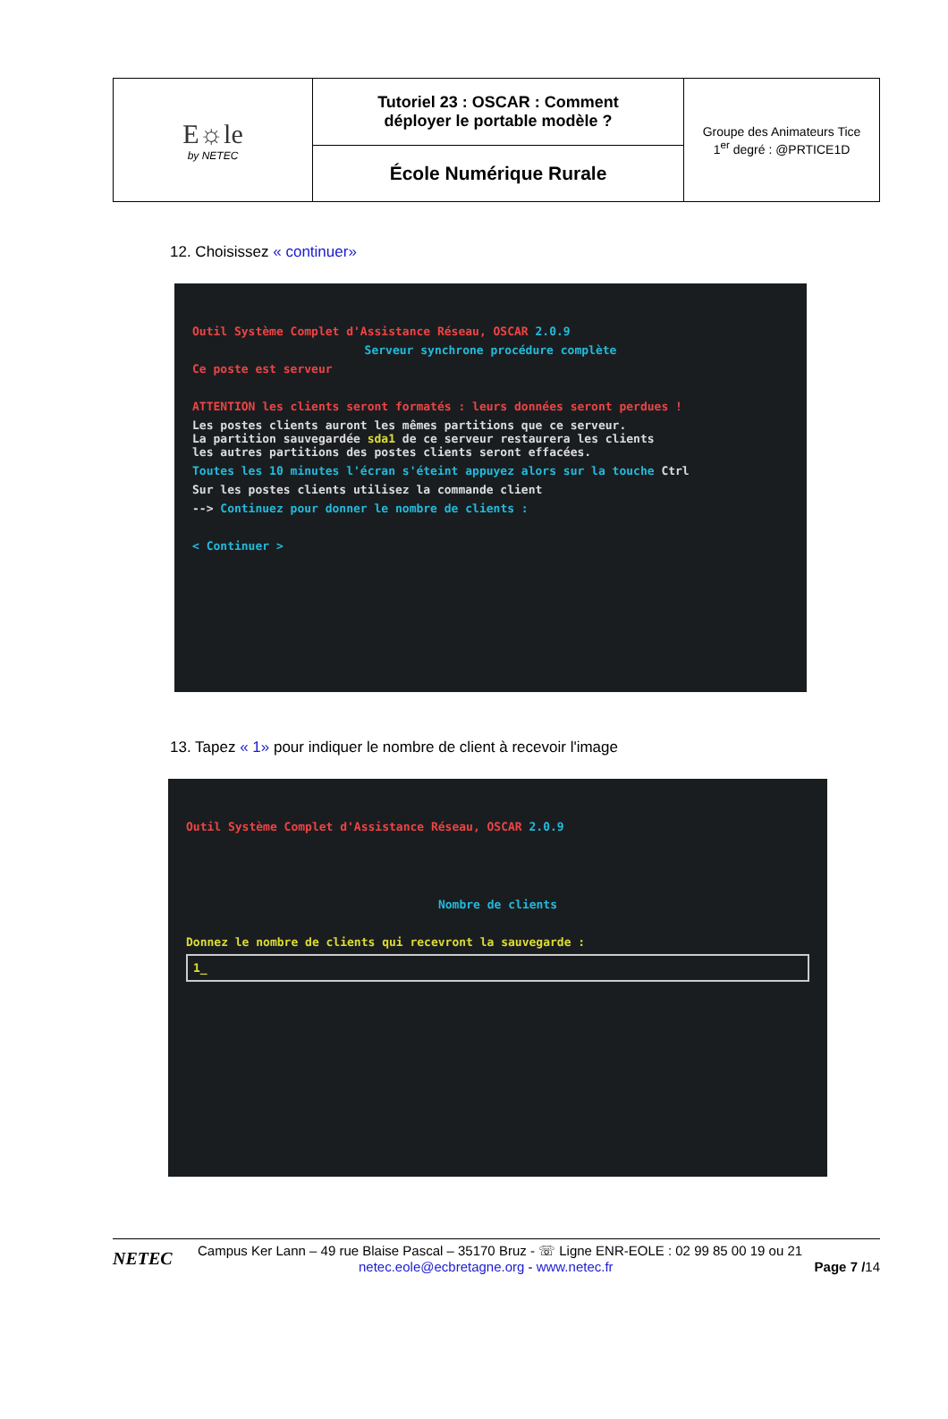| E☼le by NETEC | Tutoriel 23 : OSCAR : Comment déployer le portable modèle ? | Groupe des Animateurs Tice 1<sup>er</sup> degré : @PRTICE1D |
| | École Numérique Rurale | |
12. Choisissez « continuer»
Outil Système Complet d'Assistance Réseau, OSCAR 2.0.9
Serveur synchrone procédure complète
Ce poste est serveur
ATTENTION les clients seront formatés : leurs données seront perdues !
Les postes clients auront les mêmes partitions que ce serveur.
La partition sauvegardée sda1 de ce serveur restaurera les clients
les autres partitions des postes clients seront effacées.
Toutes les 10 minutes l'écran s'éteint appuyez alors sur la touche Ctrl
Sur les postes clients utilisez la commande client
--> Continuez pour donner le nombre de clients :
< Continuer >
13. Tapez « 1» pour indiquer le nombre de client à recevoir l'image
Outil Système Complet d'Assistance Réseau, OSCAR 2.0.9
Nombre de clients
Donnez le nombre de clients qui recevront la sauvegarde :
1_
NETEC
Campus Ker Lann – 49 rue Blaise Pascal – 35170 Bruz - ☏ Ligne ENR-EOLE : 02 99 85 00 19 ou 21
netec.eole@ecbretagne.org - www.netec.fr Page 7 /14